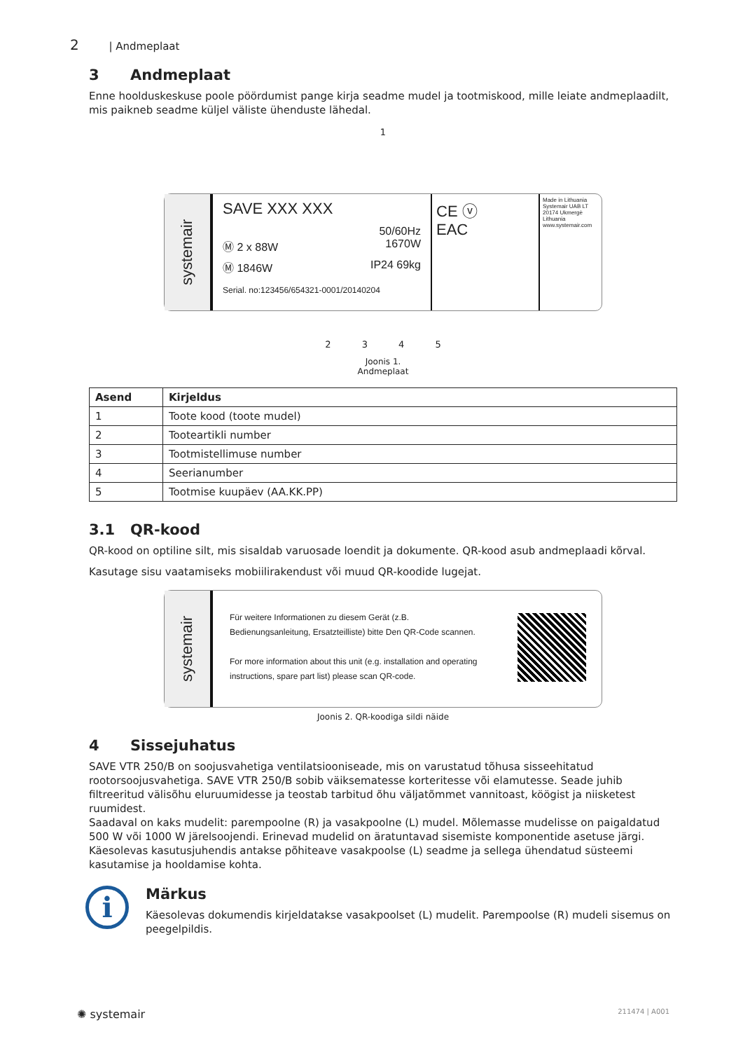2 | Andmeplaat
3 Andmeplaat
Enne hoolduskeskuse poole pöördumist pange kirja seadme mudel ja tootmiskood, mille leiate andmeplaadilt, mis paikneb seadme küljel väliste ühenduste lähedal.
1
systemair
SAVE XXX XXX
50/60Hz
Ⓜ 2 x 88W 1670W
Ⓜ 1846W IP24 69kg
Serial. no:123456/654321-0001/20140204
CE ⓥ
EAC
Made in Lithuania Systemair UAB LT 20174 Ukmergė Lithuania www.systemair.com
2 3 4 5
Joonis 1.
Andmeplaat
| Asend | Kirjeldus |
| --- | --- |
| 1 | Toote kood (toote mudel) |
| 2 | Tooteartikli number |
| 3 | Tootmistellimuse number |
| 4 | Seerianumber |
| 5 | Tootmise kuupäev (AA.KK.PP) |
3.1 QR-kood
QR-kood on optiline silt, mis sisaldab varuosade loendit ja dokumente. QR-kood asub andmeplaadi kõrval.
Kasutage sisu vaatamiseks mobiilirakendust või muud QR-koodide lugejat.
systemair
Für weitere Informationen zu diesem Gerät (z.B. Bedienungsanleitung, Ersatzteilliste) bitte Den QR-Code scannen.
For more information about this unit (e.g. installation and operating instructions, spare part list) please scan QR-code.
Joonis 2. QR-koodiga sildi näide
4 Sissejuhatus
SAVE VTR 250/B on soojusvahetiga ventilatsiooniseade, mis on varustatud tõhusa sisseehitatud rootorsoojusvahetiga. SAVE VTR 250/B sobib väiksematesse korteritesse või elamutesse. Seade juhib filtreeritud välisõhu eluruumidesse ja teostab tarbitud õhu väljatõmmet vannitoast, köögist ja niisketest ruumidest.
Saadaval on kaks mudelit: parempoolne (R) ja vasakpoolne (L) mudel. Mõlemasse mudelisse on paigaldatud 500 W või 1000 W järelsoojendi. Erinevad mudelid on äratuntavad sisemiste komponentide asetuse järgi. Käesolevas kasutusjuhendis antakse põhiteave vasakpoolse (L) seadme ja sellega ühendatud süsteemi kasutamise ja hooldamise kohta.
i
Märkus
Käesolevas dokumendis kirjeldatakse vasakpoolset (L) mudelit. Parempoolse (R) mudeli sisemus on peegelpildis.
✺ systemair 211474 | A001